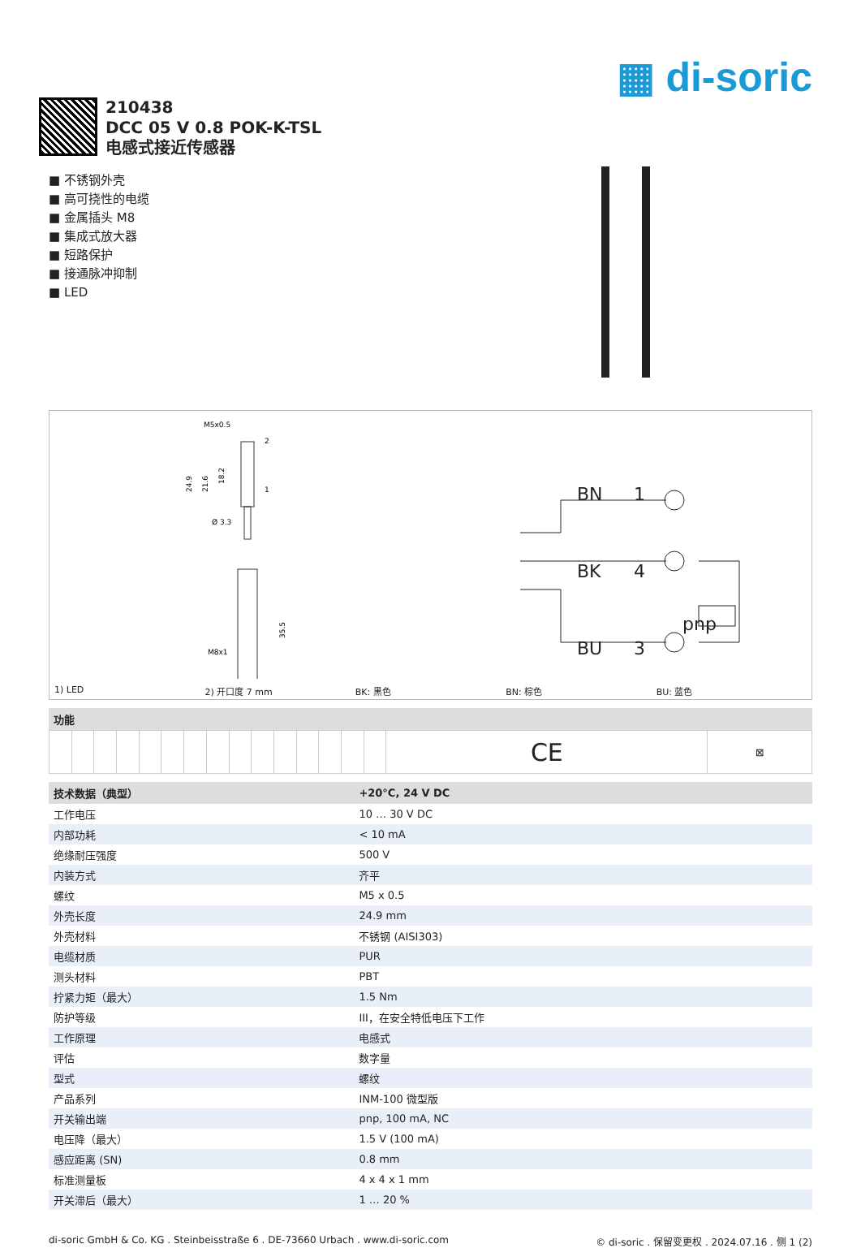▦ di-soric
210438
DCC 05 V 0.8 POK-K-TSL
电感式接近传感器
■ 不锈钢外壳
■ 高可挠性的电缆
■ 金属插头 M8
■ 集成式放大器
■ 短路保护
■ 接通脉冲抑制
■ LED
M5x0.5
2
1
24.9
21.6
18.2
Ø 3.3
M8x1
35.5
BN
1
BK
4
BU
3
pnp
1) LED 2) 开口度 7 mm BK: 黑色 BN: 棕色 BU: 蓝色
功能
| | | | | | | | | | | | | | | | CE | ⊠ |
| 技术数据（典型） | +20°C, 24 V DC |
| --- | --- |
| 工作电压 | 10 … 30 V DC |
| 内部功耗 | < 10 mA |
| 绝缘耐压强度 | 500 V |
| 内装方式 | 齐平 |
| 螺纹 | M5 x 0.5 |
| 外壳长度 | 24.9 mm |
| 外壳材料 | 不锈钢 (AISI303) |
| 电缆材质 | PUR |
| 测头材料 | PBT |
| 拧紧力矩（最大） | 1.5 Nm |
| 防护等级 | III，在安全特低电压下工作 |
| 工作原理 | 电感式 |
| 评估 | 数字量 |
| 型式 | 螺纹 |
| 产品系列 | INM-100 微型版 |
| 开关输出端 | pnp, 100 mA, NC |
| 电压降（最大） | 1.5 V (100 mA) |
| 感应距离 (SN) | 0.8 mm |
| 标准测量板 | 4 x 4 x 1 mm |
| 开关滞后（最大） | 1 … 20 % |
di-soric GmbH & Co. KG . Steinbeisstraße 6 . DE-73660 Urbach . www.di-soric.com © di-soric . 保留变更权 . 2024.07.16 . 侧 1 (2)